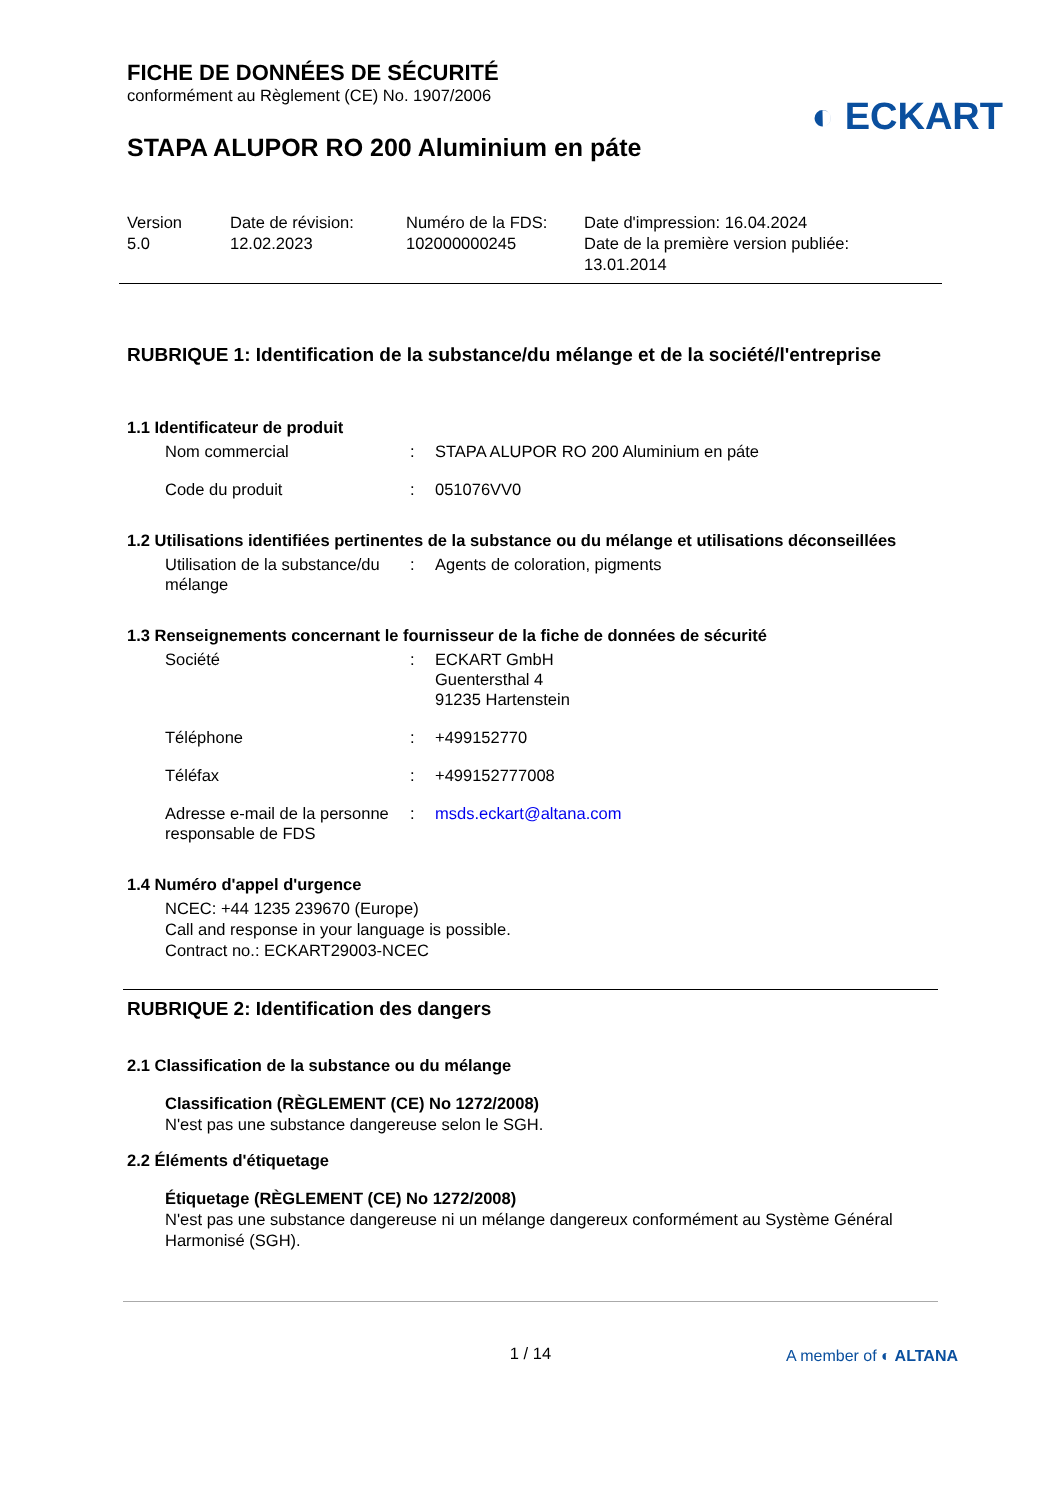FICHE DE DONNÉES DE SÉCURITÉ
conformément au Règlement (CE) No. 1907/2006
◐ ECKART
STAPA ALUPOR RO 200 Aluminium en páte
Version
5.0
Date de révision:
12.02.2023
Numéro de la FDS:
102000000245
Date d'impression: 16.04.2024
Date de la première version publiée:
13.01.2014
RUBRIQUE 1: Identification de la substance/du mélange et de la société/l'entreprise
1.1 Identificateur de produit
| Nom commercial | : | STAPA ALUPOR RO 200 Aluminium en páte |
| Code du produit | : | 051076VV0 |
1.2 Utilisations identifiées pertinentes de la substance ou du mélange et utilisations déconseillées
| Utilisation de la substance/du mélange | : | Agents de coloration, pigments |
1.3 Renseignements concernant le fournisseur de la fiche de données de sécurité
| Société | : | ECKART GmbH Guentersthal 4 91235 Hartenstein |
| Téléphone | : | +499152770 |
| Téléfax | : | +499152777008 |
| Adresse e-mail de la personne responsable de FDS | : | msds.eckart@altana.com |
1.4 Numéro d'appel d'urgence
NCEC: +44 1235 239670 (Europe)
Call and response in your language is possible.
Contract no.: ECKART29003-NCEC
RUBRIQUE 2: Identification des dangers
2.1 Classification de la substance ou du mélange
Classification (RÈGLEMENT (CE) No 1272/2008)
N'est pas une substance dangereuse selon le SGH.
2.2 Éléments d'étiquetage
Étiquetage (RÈGLEMENT (CE) No 1272/2008)
N'est pas une substance dangereuse ni un mélange dangereux conformément au Système Général Harmonisé (SGH).
1 / 14 A member of ◐ ALTANA